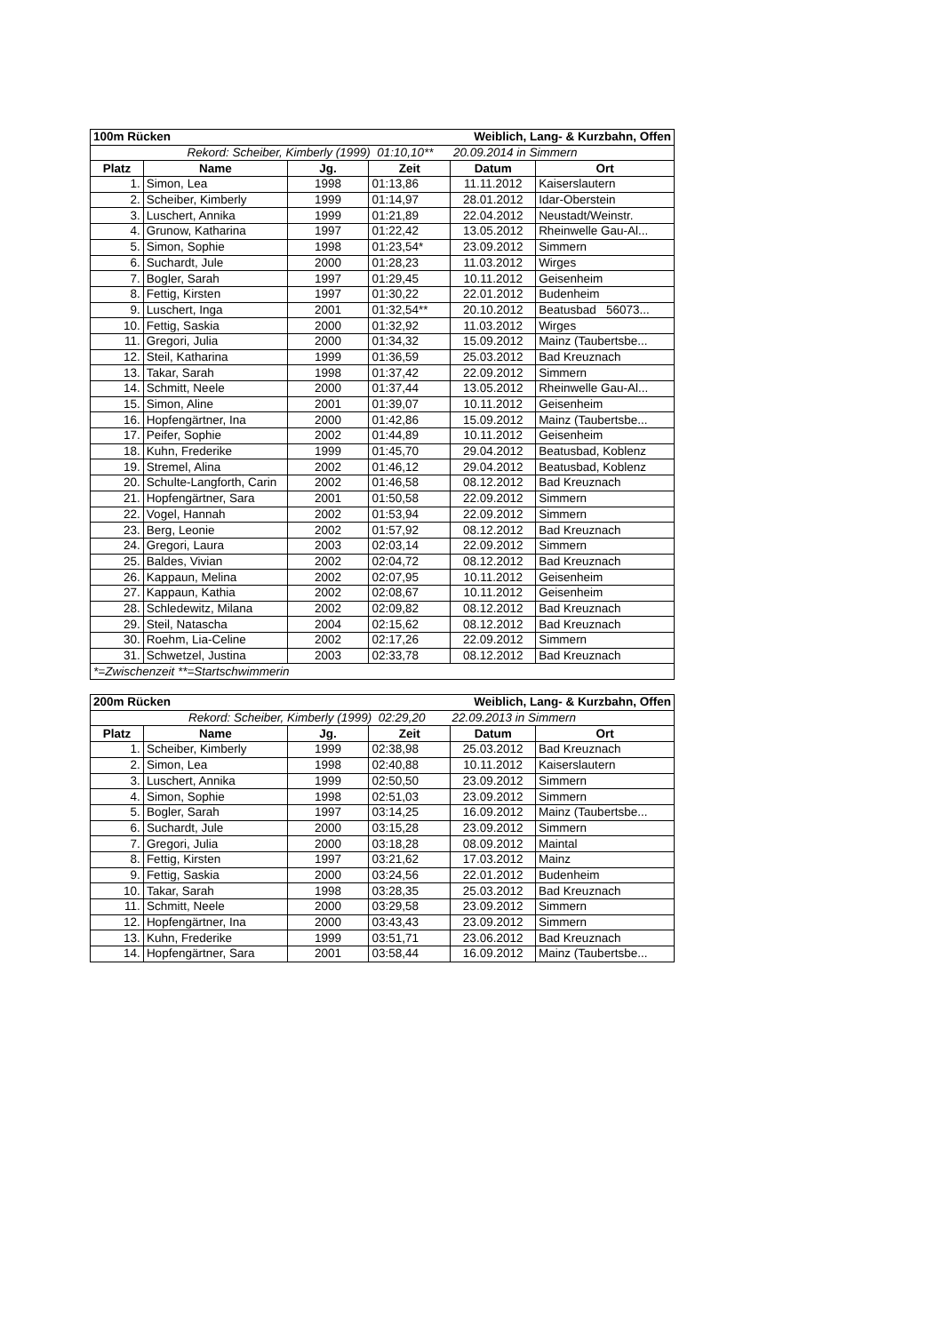| 100m Rücken | | | Weiblich, Lang- & Kurzbahn, Offen | | |
| Rekord: Scheiber, Kimberly (1999) 01:10,10** 20.09.2014 in Simmern | | | | | |
| Platz | Name | Jg. | Zeit | Datum | Ort |
| 1. | Simon, Lea | 1998 | 01:13,86 | 11.11.2012 | Kaiserslautern |
| 2. | Scheiber, Kimberly | 1999 | 01:14,97 | 28.01.2012 | Idar-Oberstein |
| 3. | Luschert, Annika | 1999 | 01:21,89 | 22.04.2012 | Neustadt/Weinstr. |
| 4. | Grunow, Katharina | 1997 | 01:22,42 | 13.05.2012 | Rheinwelle Gau-Al... |
| 5. | Simon, Sophie | 1998 | 01:23,54* | 23.09.2012 | Simmern |
| 6. | Suchardt, Jule | 2000 | 01:28,23 | 11.03.2012 | Wirges |
| 7. | Bogler, Sarah | 1997 | 01:29,45 | 10.11.2012 | Geisenheim |
| 8. | Fettig, Kirsten | 1997 | 01:30,22 | 22.01.2012 | Budenheim |
| 9. | Luschert, Inga | 2001 | 01:32,54** | 20.10.2012 | Beatusbad 56073... |
| 10. | Fettig, Saskia | 2000 | 01:32,92 | 11.03.2012 | Wirges |
| 11. | Gregori, Julia | 2000 | 01:34,32 | 15.09.2012 | Mainz (Taubertsbe... |
| 12. | Steil, Katharina | 1999 | 01:36,59 | 25.03.2012 | Bad Kreuznach |
| 13. | Takar, Sarah | 1998 | 01:37,42 | 22.09.2012 | Simmern |
| 14. | Schmitt, Neele | 2000 | 01:37,44 | 13.05.2012 | Rheinwelle Gau-Al... |
| 15. | Simon, Aline | 2001 | 01:39,07 | 10.11.2012 | Geisenheim |
| 16. | Hopfengärtner, Ina | 2000 | 01:42,86 | 15.09.2012 | Mainz (Taubertsbe... |
| 17. | Peifer, Sophie | 2002 | 01:44,89 | 10.11.2012 | Geisenheim |
| 18. | Kuhn, Frederike | 1999 | 01:45,70 | 29.04.2012 | Beatusbad, Koblenz |
| 19. | Stremel, Alina | 2002 | 01:46,12 | 29.04.2012 | Beatusbad, Koblenz |
| 20. | Schulte-Langforth, Carin | 2002 | 01:46,58 | 08.12.2012 | Bad Kreuznach |
| 21. | Hopfengärtner, Sara | 2001 | 01:50,58 | 22.09.2012 | Simmern |
| 22. | Vogel, Hannah | 2002 | 01:53,94 | 22.09.2012 | Simmern |
| 23. | Berg, Leonie | 2002 | 01:57,92 | 08.12.2012 | Bad Kreuznach |
| 24. | Gregori, Laura | 2003 | 02:03,14 | 22.09.2012 | Simmern |
| 25. | Baldes, Vivian | 2002 | 02:04,72 | 08.12.2012 | Bad Kreuznach |
| 26. | Kappaun, Melina | 2002 | 02:07,95 | 10.11.2012 | Geisenheim |
| 27. | Kappaun, Kathia | 2002 | 02:08,67 | 10.11.2012 | Geisenheim |
| 28. | Schledewitz, Milana | 2002 | 02:09,82 | 08.12.2012 | Bad Kreuznach |
| 29. | Steil, Natascha | 2004 | 02:15,62 | 08.12.2012 | Bad Kreuznach |
| 30. | Roehm, Lia-Celine | 2002 | 02:17,26 | 22.09.2012 | Simmern |
| 31. | Schwetzel, Justina | 2003 | 02:33,78 | 08.12.2012 | Bad Kreuznach |
| *=Zwischenzeit **=Startschwimmerin | | | | | |
| 200m Rücken | | | Weiblich, Lang- & Kurzbahn, Offen | | |
| Rekord: Scheiber, Kimberly (1999) 02:29,20 22.09.2013 in Simmern | | | | | |
| Platz | Name | Jg. | Zeit | Datum | Ort |
| 1. | Scheiber, Kimberly | 1999 | 02:38,98 | 25.03.2012 | Bad Kreuznach |
| 2. | Simon, Lea | 1998 | 02:40,88 | 10.11.2012 | Kaiserslautern |
| 3. | Luschert, Annika | 1999 | 02:50,50 | 23.09.2012 | Simmern |
| 4. | Simon, Sophie | 1998 | 02:51,03 | 23.09.2012 | Simmern |
| 5. | Bogler, Sarah | 1997 | 03:14,25 | 16.09.2012 | Mainz (Taubertsbe... |
| 6. | Suchardt, Jule | 2000 | 03:15,28 | 23.09.2012 | Simmern |
| 7. | Gregori, Julia | 2000 | 03:18,28 | 08.09.2012 | Maintal |
| 8. | Fettig, Kirsten | 1997 | 03:21,62 | 17.03.2012 | Mainz |
| 9. | Fettig, Saskia | 2000 | 03:24,56 | 22.01.2012 | Budenheim |
| 10. | Takar, Sarah | 1998 | 03:28,35 | 25.03.2012 | Bad Kreuznach |
| 11. | Schmitt, Neele | 2000 | 03:29,58 | 23.09.2012 | Simmern |
| 12. | Hopfengärtner, Ina | 2000 | 03:43,43 | 23.09.2012 | Simmern |
| 13. | Kuhn, Frederike | 1999 | 03:51,71 | 23.06.2012 | Bad Kreuznach |
| 14. | Hopfengärtner, Sara | 2001 | 03:58,44 | 16.09.2012 | Mainz (Taubertsbe... |